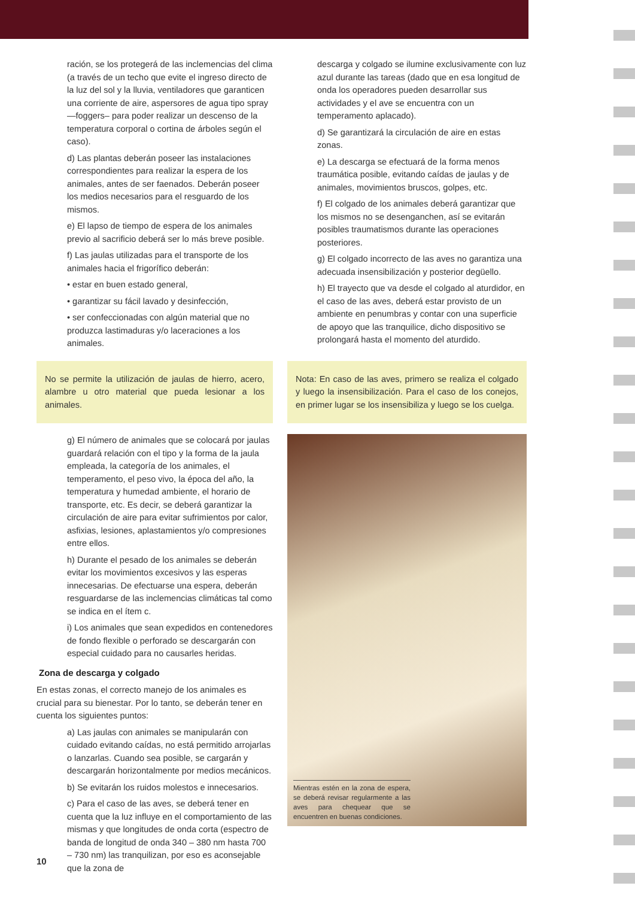ración, se los protegerá de las inclemencias del clima (a través de un techo que evite el ingreso directo de la luz del sol y la lluvia, ventiladores que garanticen una corriente de aire, aspersores de agua tipo spray —foggers– para poder realizar un descenso de la temperatura corporal o cortina de árboles según el caso).
d) Las plantas deberán poseer las instalaciones correspondientes para realizar la espera de los animales, antes de ser faenados. Deberán poseer los medios necesarios para el resguardo de los mismos.
e) El lapso de tiempo de espera de los animales previo al sacrificio deberá ser lo más breve posible.
f) Las jaulas utilizadas para el transporte de los animales hacia el frigorífico deberán:
• estar en buen estado general,
• garantizar su fácil lavado y desinfección,
• ser confeccionadas con algún material que no produzca lastimaduras y/o laceraciones a los animales.
No se permite la utilización de jaulas de hierro, acero, alambre u otro material que pueda lesionar a los animales.
g) El número de animales que se colocará por jaulas guardará relación con el tipo y la forma de la jaula empleada, la categoría de los animales, el temperamento, el peso vivo, la época del año, la temperatura y humedad ambiente, el horario de transporte, etc. Es decir, se deberá garantizar la circulación de aire para evitar sufrimientos por calor, asfixias, lesiones, aplastamientos y/o compresiones entre ellos.
h) Durante el pesado de los animales se deberán evitar los movimientos excesivos y las esperas innecesarias. De efectuarse una espera, deberán resguardarse de las inclemencias climáticas tal como se indica en el ítem c.
i) Los animales que sean expedidos en contenedores de fondo flexible o perforado se descargarán con especial cuidado para no causarles heridas.
Zona de descarga y colgado
En estas zonas, el correcto manejo de los animales es crucial para su bienestar. Por lo tanto, se deberán tener en cuenta los siguientes puntos:
a) Las jaulas con animales se manipularán con cuidado evitando caídas, no está permitido arrojarlas o lanzarlas. Cuando sea posible, se cargarán y descargarán horizontalmente por medios mecánicos.
b) Se evitarán los ruidos molestos e innecesarios.
c) Para el caso de las aves, se deberá tener en cuenta que la luz influye en el comportamiento de las mismas y que longitudes de onda corta (espectro de banda de longitud de onda 340 – 380 nm hasta 700 – 730 nm) las tranquilizan, por eso es aconsejable que la zona de
descarga y colgado se ilumine exclusivamente con luz azul durante las tareas (dado que en esa longitud de onda los operadores pueden desarrollar sus actividades y el ave se encuentra con un temperamento aplacado).
d) Se garantizará la circulación de aire en estas zonas.
e) La descarga se efectuará de la forma menos traumática posible, evitando caídas de jaulas y de animales, movimientos bruscos, golpes, etc.
f) El colgado de los animales deberá garantizar que los mismos no se desenganchen, así se evitarán posibles traumatismos durante las operaciones posteriores.
g) El colgado incorrecto de las aves no garantiza una adecuada insensibilización y posterior degüello.
h) El trayecto que va desde el colgado al aturdidor, en el caso de las aves, deberá estar provisto de un ambiente en penumbras y contar con una superficie de apoyo que las tranquilice, dicho dispositivo se prolongará hasta el momento del aturdido.
Nota: En caso de las aves, primero se realiza el colgado y luego la insensibilización. Para el caso de los conejos, en primer lugar se los insensibiliza y luego se los cuelga.
Mientras estén en la zona de espera, se deberá revisar regularmente a las aves para chequear que se encuentren en buenas condiciones.
10